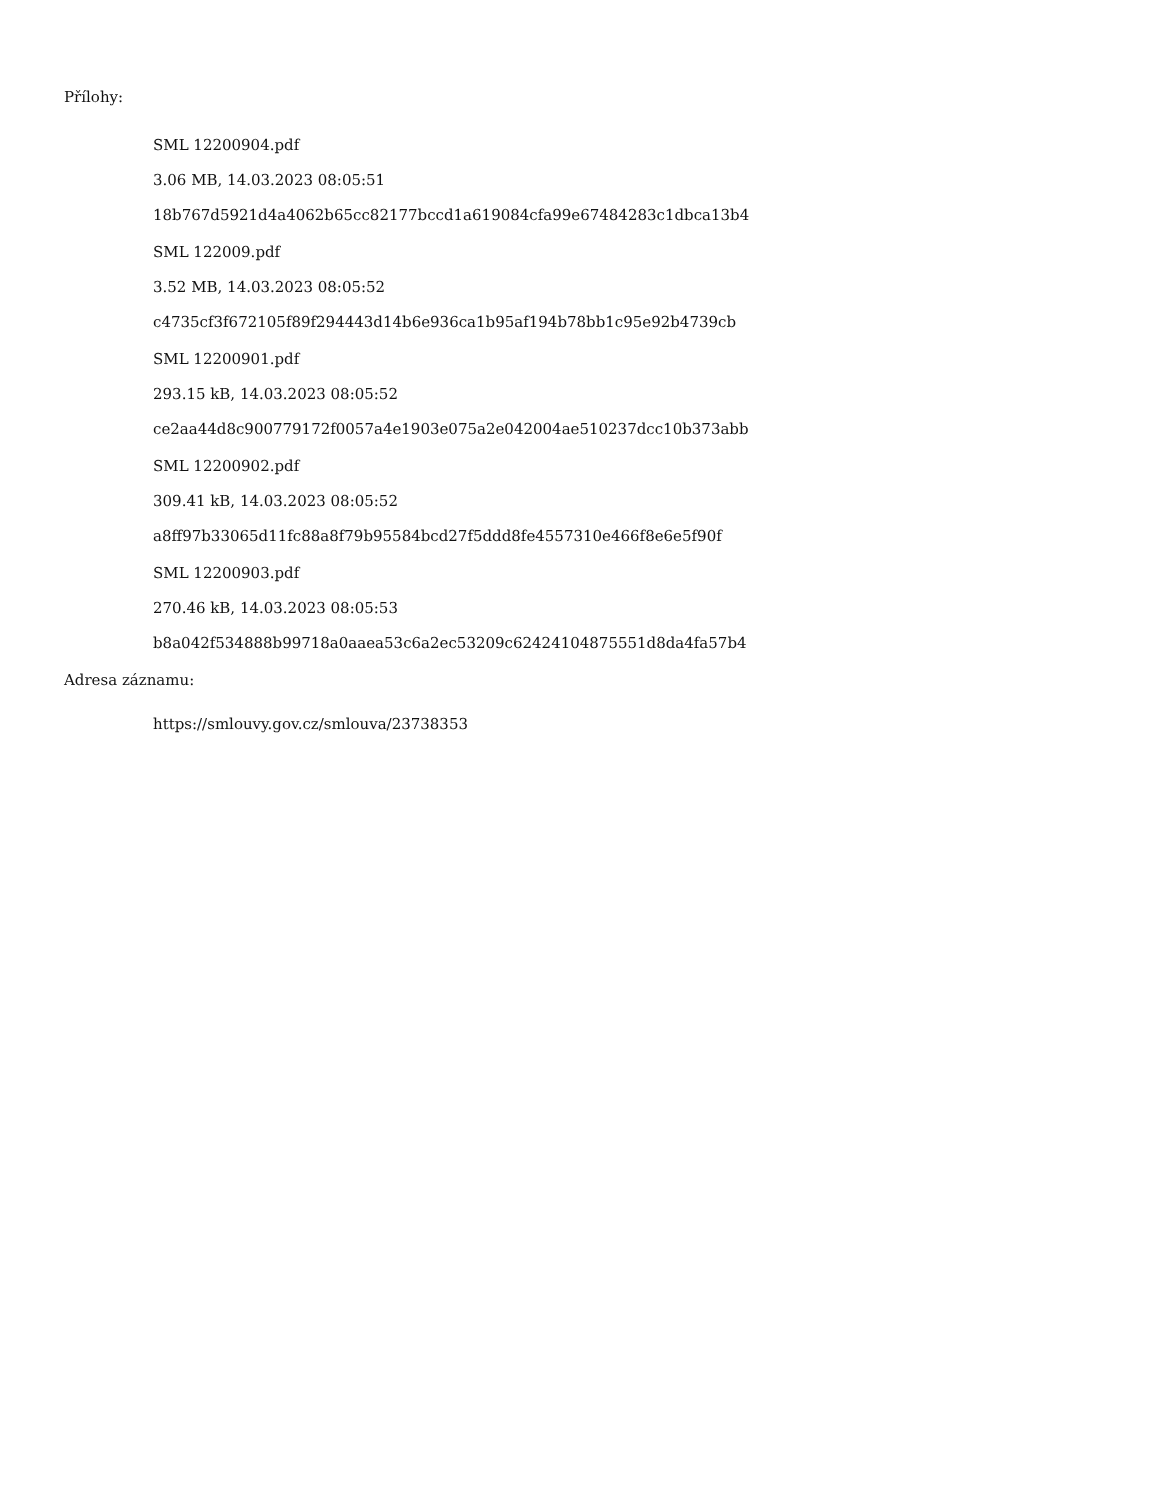Přílohy:
SML 12200904.pdf
3.06 MB, 14.03.2023 08:05:51
18b767d5921d4a4062b65cc82177bccd1a619084cfa99e67484283c1dbca13b4
SML 122009.pdf
3.52 MB, 14.03.2023 08:05:52
c4735cf3f672105f89f294443d14b6e936ca1b95af194b78bb1c95e92b4739cb
SML 12200901.pdf
293.15 kB, 14.03.2023 08:05:52
ce2aa44d8c900779172f0057a4e1903e075a2e042004ae510237dcc10b373abb
SML 12200902.pdf
309.41 kB, 14.03.2023 08:05:52
a8ff97b33065d11fc88a8f79b95584bcd27f5ddd8fe4557310e466f8e6e5f90f
SML 12200903.pdf
270.46 kB, 14.03.2023 08:05:53
b8a042f534888b99718a0aaea53c6a2ec53209c62424104875551d8da4fa57b4
Adresa záznamu:
https://smlouvy.gov.cz/smlouva/23738353